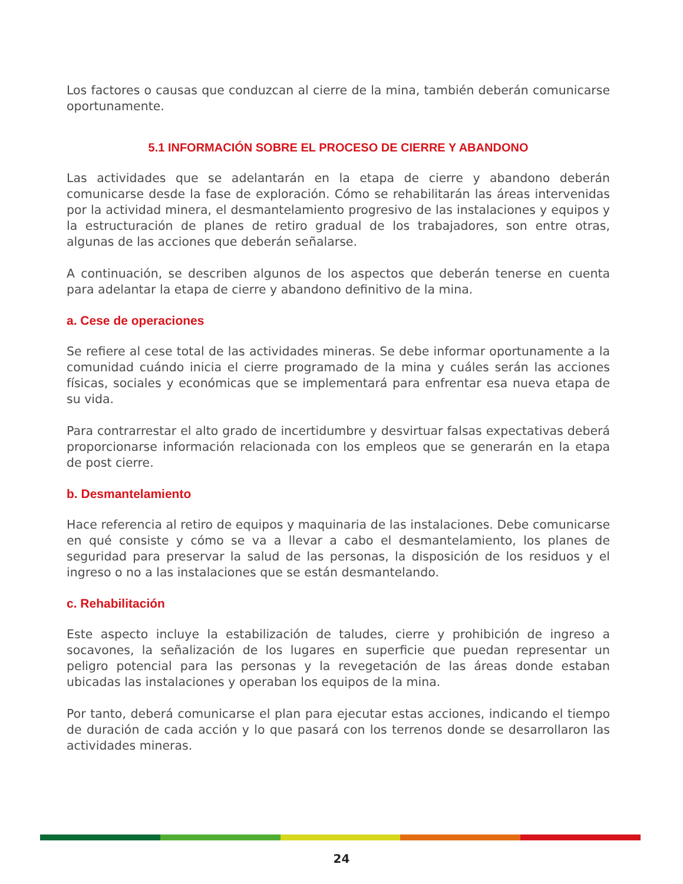Los factores o causas que conduzcan al cierre de la mina, también deberán comunicarse oportunamente.
5.1 INFORMACIÓN SOBRE EL PROCESO DE CIERRE Y ABANDONO
Las actividades que se adelantarán en la etapa de cierre y abandono deberán comunicarse desde la fase de exploración. Cómo se rehabilitarán las áreas intervenidas por la actividad minera, el desmantelamiento progresivo de las instalaciones y equipos y la estructuración de planes de retiro gradual de los trabajadores, son entre otras, algunas de las acciones que deberán señalarse.
A continuación, se describen algunos de los aspectos que deberán tenerse en cuenta para adelantar la etapa de cierre y abandono definitivo de la mina.
a. Cese de operaciones
Se refiere al cese total de las actividades mineras. Se debe informar oportunamente a la comunidad cuándo inicia el cierre programado de la mina y cuáles serán las acciones físicas, sociales y económicas que se implementará para enfrentar esa nueva etapa de su vida.
Para contrarrestar el alto grado de incertidumbre y desvirtuar falsas expectativas deberá proporcionarse información relacionada con los empleos que se generarán en la etapa de post cierre.
b. Desmantelamiento
Hace referencia al retiro de equipos y maquinaria de las instalaciones. Debe comunicarse en qué consiste y cómo se va a llevar a cabo el desmantelamiento, los planes de seguridad para preservar la salud de las personas, la disposición de los residuos y el ingreso o no a las instalaciones que se están desmantelando.
c. Rehabilitación
Este aspecto incluye la estabilización de taludes, cierre y prohibición de ingreso a socavones, la señalización de los lugares en superficie que puedan representar un peligro potencial para las personas y la revegetación de las áreas donde estaban ubicadas las instalaciones y operaban los equipos de la mina.
Por tanto, deberá comunicarse el plan para ejecutar estas acciones, indicando el tiempo de duración de cada acción y lo que pasará con los terrenos donde se desarrollaron las actividades mineras.
24